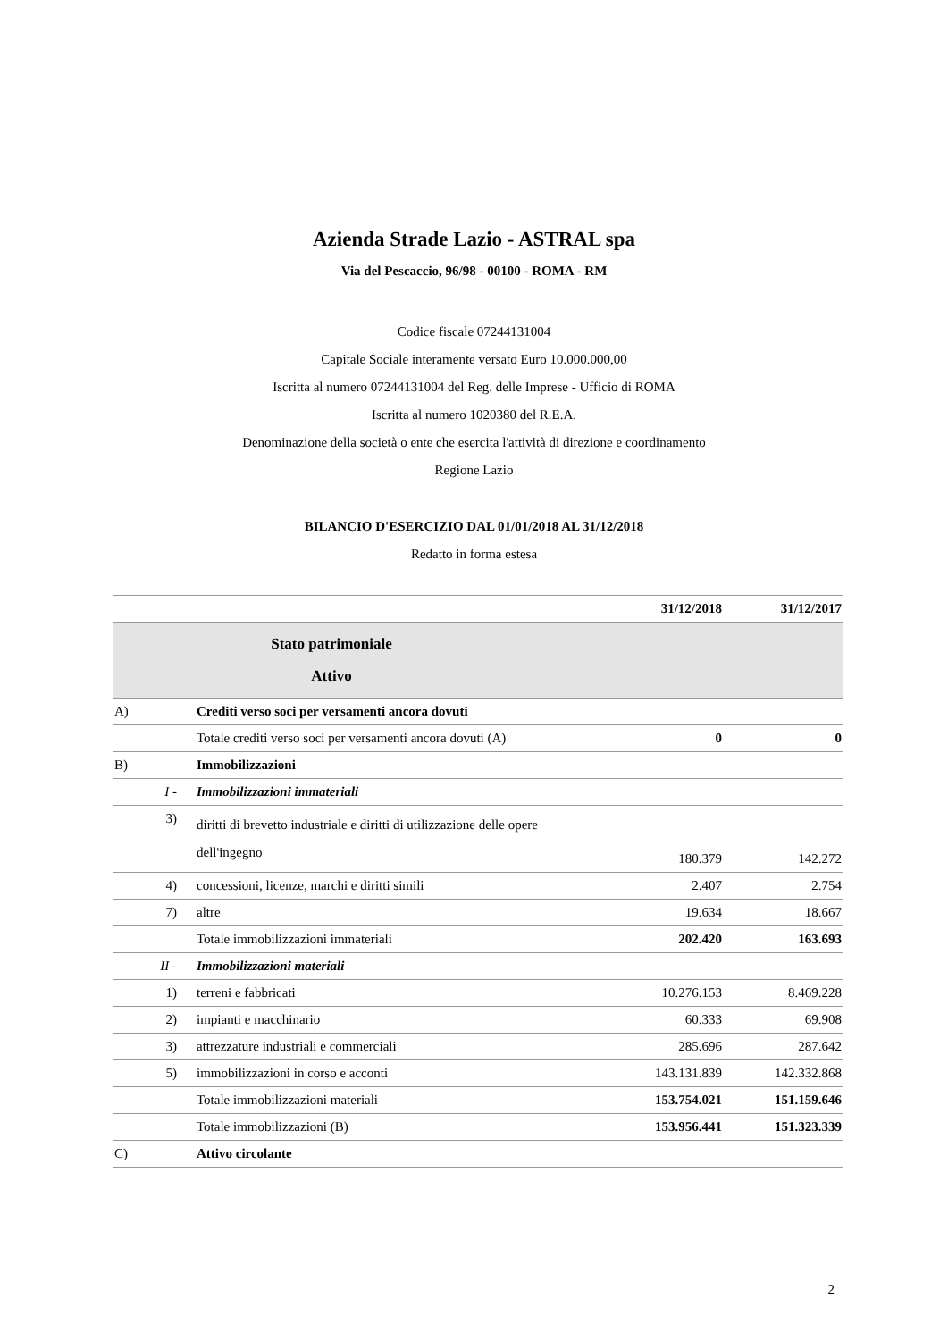Azienda Strade Lazio - ASTRAL spa
Via del Pescaccio, 96/98 - 00100 - ROMA - RM
Codice fiscale 07244131004
Capitale Sociale interamente versato Euro 10.000.000,00
Iscritta al numero 07244131004 del Reg. delle Imprese - Ufficio di ROMA
Iscritta al numero 1020380 del R.E.A.
Denominazione della società o ente che esercita l'attività di direzione e coordinamento
Regione Lazio
BILANCIO D'ESERCIZIO DAL 01/01/2018 AL 31/12/2018
Redatto in forma estesa
| | | 31/12/2018 | 31/12/2017 |
| --- | --- | --- | --- |
| Stato patrimoniale Attivo | | | |
| A) | Crediti verso soci per versamenti ancora dovuti | | |
| | Totale crediti verso soci per versamenti ancora dovuti (A) | 0 | 0 |
| B) | Immobilizzazioni | | |
| I - | Immobilizzazioni immateriali | | |
| 3) | diritti di brevetto industriale e diritti di utilizzazione delle opere dell'ingegno | 180.379 | 142.272 |
| 4) | concessioni, licenze, marchi e diritti simili | 2.407 | 2.754 |
| 7) | altre | 19.634 | 18.667 |
| | Totale immobilizzazioni immateriali | 202.420 | 163.693 |
| II - | Immobilizzazioni materiali | | |
| 1) | terreni e fabbricati | 10.276.153 | 8.469.228 |
| 2) | impianti e macchinario | 60.333 | 69.908 |
| 3) | attrezzature industriali e commerciali | 285.696 | 287.642 |
| 5) | immobilizzazioni in corso e acconti | 143.131.839 | 142.332.868 |
| | Totale immobilizzazioni materiali | 153.754.021 | 151.159.646 |
| | Totale immobilizzazioni (B) | 153.956.441 | 151.323.339 |
| C) | Attivo circolante | | |
2